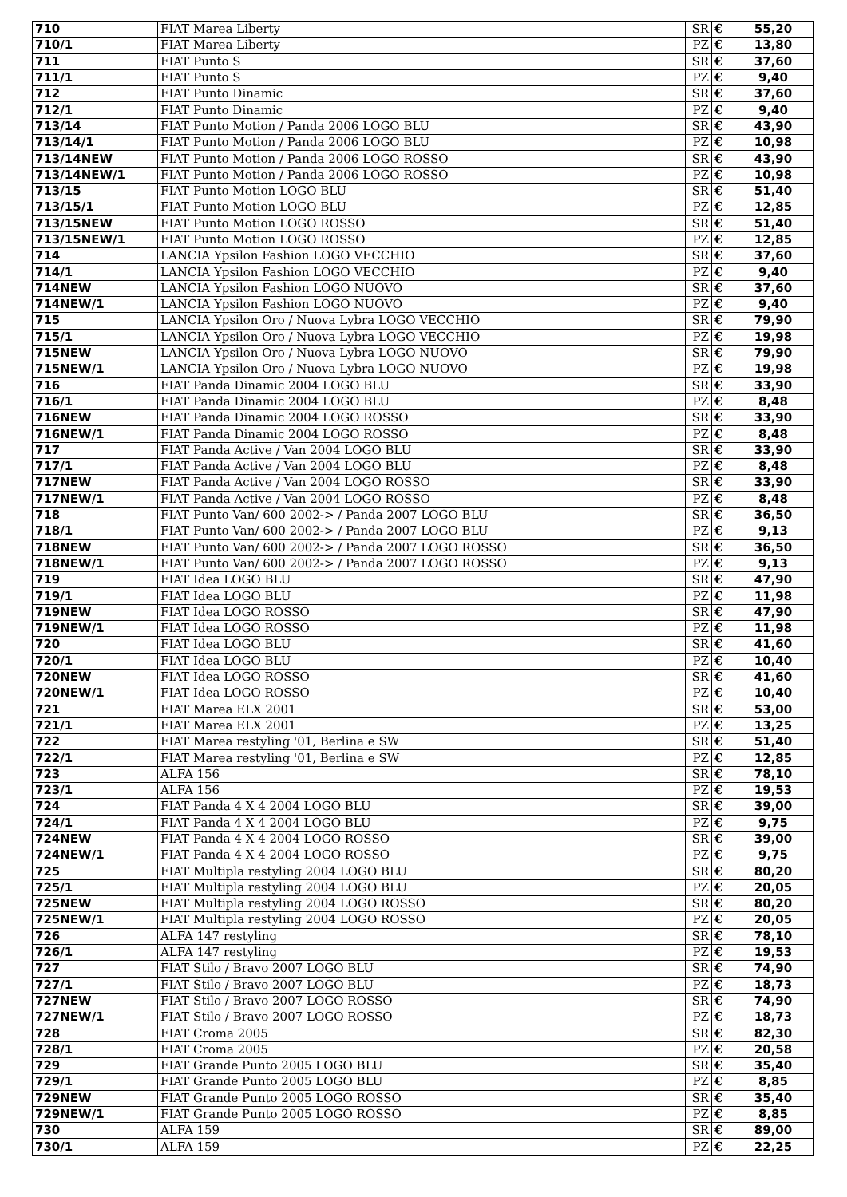| 710 | FIAT Marea Liberty | SR | € | 55,20 |
| 710/1 | FIAT Marea Liberty | PZ | € | 13,80 |
| 711 | FIAT Punto S | SR | € | 37,60 |
| 711/1 | FIAT Punto S | PZ | € | 9,40 |
| 712 | FIAT Punto Dinamic | SR | € | 37,60 |
| 712/1 | FIAT Punto Dinamic | PZ | € | 9,40 |
| 713/14 | FIAT Punto Motion / Panda 2006 LOGO BLU | SR | € | 43,90 |
| 713/14/1 | FIAT Punto Motion / Panda 2006 LOGO BLU | PZ | € | 10,98 |
| 713/14NEW | FIAT Punto Motion / Panda 2006 LOGO ROSSO | SR | € | 43,90 |
| 713/14NEW/1 | FIAT Punto Motion / Panda 2006 LOGO ROSSO | PZ | € | 10,98 |
| 713/15 | FIAT Punto Motion LOGO BLU | SR | € | 51,40 |
| 713/15/1 | FIAT Punto Motion LOGO BLU | PZ | € | 12,85 |
| 713/15NEW | FIAT Punto Motion LOGO ROSSO | SR | € | 51,40 |
| 713/15NEW/1 | FIAT Punto Motion LOGO ROSSO | PZ | € | 12,85 |
| 714 | LANCIA Ypsilon Fashion LOGO VECCHIO | SR | € | 37,60 |
| 714/1 | LANCIA Ypsilon Fashion LOGO VECCHIO | PZ | € | 9,40 |
| 714NEW | LANCIA Ypsilon Fashion LOGO NUOVO | SR | € | 37,60 |
| 714NEW/1 | LANCIA Ypsilon Fashion LOGO NUOVO | PZ | € | 9,40 |
| 715 | LANCIA Ypsilon Oro / Nuova Lybra LOGO VECCHIO | SR | € | 79,90 |
| 715/1 | LANCIA Ypsilon Oro / Nuova Lybra LOGO VECCHIO | PZ | € | 19,98 |
| 715NEW | LANCIA Ypsilon Oro / Nuova Lybra LOGO NUOVO | SR | € | 79,90 |
| 715NEW/1 | LANCIA Ypsilon Oro / Nuova Lybra LOGO NUOVO | PZ | € | 19,98 |
| 716 | FIAT Panda Dinamic 2004 LOGO BLU | SR | € | 33,90 |
| 716/1 | FIAT Panda Dinamic 2004 LOGO BLU | PZ | € | 8,48 |
| 716NEW | FIAT Panda Dinamic 2004 LOGO ROSSO | SR | € | 33,90 |
| 716NEW/1 | FIAT Panda Dinamic 2004 LOGO ROSSO | PZ | € | 8,48 |
| 717 | FIAT Panda Active / Van 2004 LOGO BLU | SR | € | 33,90 |
| 717/1 | FIAT Panda Active / Van 2004 LOGO BLU | PZ | € | 8,48 |
| 717NEW | FIAT Panda Active / Van 2004 LOGO ROSSO | SR | € | 33,90 |
| 717NEW/1 | FIAT Panda Active / Van 2004 LOGO ROSSO | PZ | € | 8,48 |
| 718 | FIAT Punto Van/ 600 2002-> / Panda 2007 LOGO BLU | SR | € | 36,50 |
| 718/1 | FIAT Punto Van/ 600 2002-> / Panda 2007 LOGO BLU | PZ | € | 9,13 |
| 718NEW | FIAT Punto Van/ 600 2002-> / Panda 2007 LOGO ROSSO | SR | € | 36,50 |
| 718NEW/1 | FIAT Punto Van/ 600 2002-> / Panda 2007 LOGO ROSSO | PZ | € | 9,13 |
| 719 | FIAT Idea LOGO BLU | SR | € | 47,90 |
| 719/1 | FIAT Idea LOGO BLU | PZ | € | 11,98 |
| 719NEW | FIAT Idea LOGO ROSSO | SR | € | 47,90 |
| 719NEW/1 | FIAT Idea LOGO ROSSO | PZ | € | 11,98 |
| 720 | FIAT Idea LOGO BLU | SR | € | 41,60 |
| 720/1 | FIAT Idea LOGO BLU | PZ | € | 10,40 |
| 720NEW | FIAT Idea LOGO ROSSO | SR | € | 41,60 |
| 720NEW/1 | FIAT Idea LOGO ROSSO | PZ | € | 10,40 |
| 721 | FIAT Marea ELX 2001 | SR | € | 53,00 |
| 721/1 | FIAT Marea ELX 2001 | PZ | € | 13,25 |
| 722 | FIAT Marea restyling '01, Berlina e SW | SR | € | 51,40 |
| 722/1 | FIAT Marea restyling '01, Berlina e SW | PZ | € | 12,85 |
| 723 | ALFA 156 | SR | € | 78,10 |
| 723/1 | ALFA 156 | PZ | € | 19,53 |
| 724 | FIAT Panda 4 X 4 2004 LOGO BLU | SR | € | 39,00 |
| 724/1 | FIAT Panda 4 X 4 2004 LOGO BLU | PZ | € | 9,75 |
| 724NEW | FIAT Panda 4 X 4 2004 LOGO ROSSO | SR | € | 39,00 |
| 724NEW/1 | FIAT Panda 4 X 4 2004 LOGO ROSSO | PZ | € | 9,75 |
| 725 | FIAT Multipla restyling 2004 LOGO BLU | SR | € | 80,20 |
| 725/1 | FIAT Multipla restyling 2004 LOGO BLU | PZ | € | 20,05 |
| 725NEW | FIAT Multipla restyling 2004 LOGO ROSSO | SR | € | 80,20 |
| 725NEW/1 | FIAT Multipla restyling 2004 LOGO ROSSO | PZ | € | 20,05 |
| 726 | ALFA 147 restyling | SR | € | 78,10 |
| 726/1 | ALFA 147 restyling | PZ | € | 19,53 |
| 727 | FIAT Stilo / Bravo 2007 LOGO BLU | SR | € | 74,90 |
| 727/1 | FIAT Stilo / Bravo 2007 LOGO BLU | PZ | € | 18,73 |
| 727NEW | FIAT Stilo / Bravo 2007 LOGO ROSSO | SR | € | 74,90 |
| 727NEW/1 | FIAT Stilo / Bravo 2007 LOGO ROSSO | PZ | € | 18,73 |
| 728 | FIAT Croma 2005 | SR | € | 82,30 |
| 728/1 | FIAT Croma 2005 | PZ | € | 20,58 |
| 729 | FIAT Grande Punto 2005 LOGO BLU | SR | € | 35,40 |
| 729/1 | FIAT Grande Punto 2005 LOGO BLU | PZ | € | 8,85 |
| 729NEW | FIAT Grande Punto 2005 LOGO ROSSO | SR | € | 35,40 |
| 729NEW/1 | FIAT Grande Punto 2005 LOGO ROSSO | PZ | € | 8,85 |
| 730 | ALFA 159 | SR | € | 89,00 |
| 730/1 | ALFA 159 | PZ | € | 22,25 |